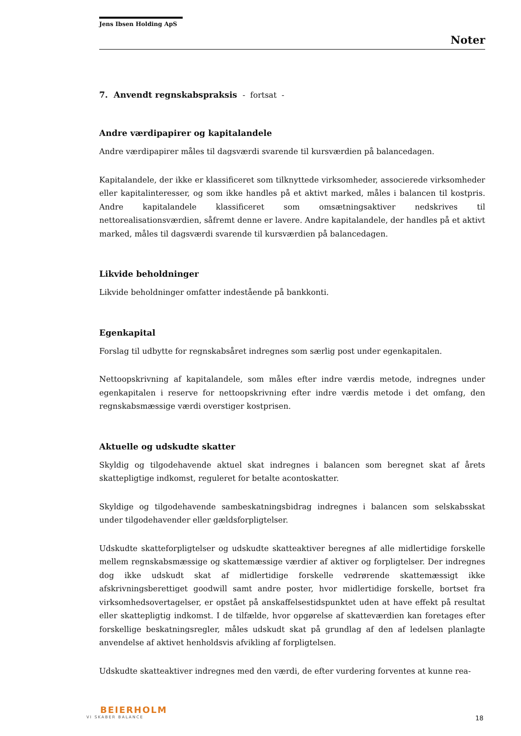Jens Ibsen Holding ApS
Noter
7. Anvendt regnskabspraksis - fortsat -
Andre værdipapirer og kapitalandele
Andre værdipapirer måles til dagsværdi svarende til kursværdien på balancedagen.
Kapitalandele, der ikke er klassificeret som tilknyttede virksomheder, associerede virksomheder eller kapitalinteresser, og som ikke handles på et aktivt marked, måles i balancen til kostpris. Andre kapitalandele klassificeret som omsætningsaktiver nedskrives til nettorealisationsværdien, såfremt denne er lavere. Andre kapitalandele, der handles på et aktivt marked, måles til dagsværdi svarende til kursværdien på balancedagen.
Likvide beholdninger
Likvide beholdninger omfatter indestående på bankkonti.
Egenkapital
Forslag til udbytte for regnskabsåret indregnes som særlig post under egenkapitalen.
Nettoopskrivning af kapitalandele, som måles efter indre værdis metode, indregnes under egenkapitalen i reserve for nettoopskrivning efter indre værdis metode i det omfang, den regnskabsmæssige værdi overstiger kostprisen.
Aktuelle og udskudte skatter
Skyldig og tilgodehavende aktuel skat indregnes i balancen som beregnet skat af årets skattepligtige indkomst, reguleret for betalte acontoskatter.
Skyldige og tilgodehavende sambeskatningsbidrag indregnes i balancen som selskabsskat under tilgodehavender eller gældsforpligtelser.
Udskudte skatteforpligtelser og udskudte skatteaktiver beregnes af alle midlertidige forskelle mellem regnskabsmæssige og skattemæssige værdier af aktiver og forpligtelser. Der indregnes dog ikke udskudt skat af midlertidige forskelle vedrørende skattemæssigt ikke afskrivningsberettiget goodwill samt andre poster, hvor midlertidige forskelle, bortset fra virksomhedsovertagelser, er opstået på anskaffelsestidspunktet uden at have effekt på resultat eller skattepligtig indkomst. I de tilfælde, hvor opgørelse af skatteværdien kan foretages efter forskellige beskatningsregler, måles udskudt skat på grundlag af den af ledelsen planlagte anvendelse af aktivet henholdsvis afvikling af forpligtelsen.
Udskudte skatteaktiver indregnes med den værdi, de efter vurdering forventes at kunne rea-
BEIERHOLM
VI SKABER BALANCE
18